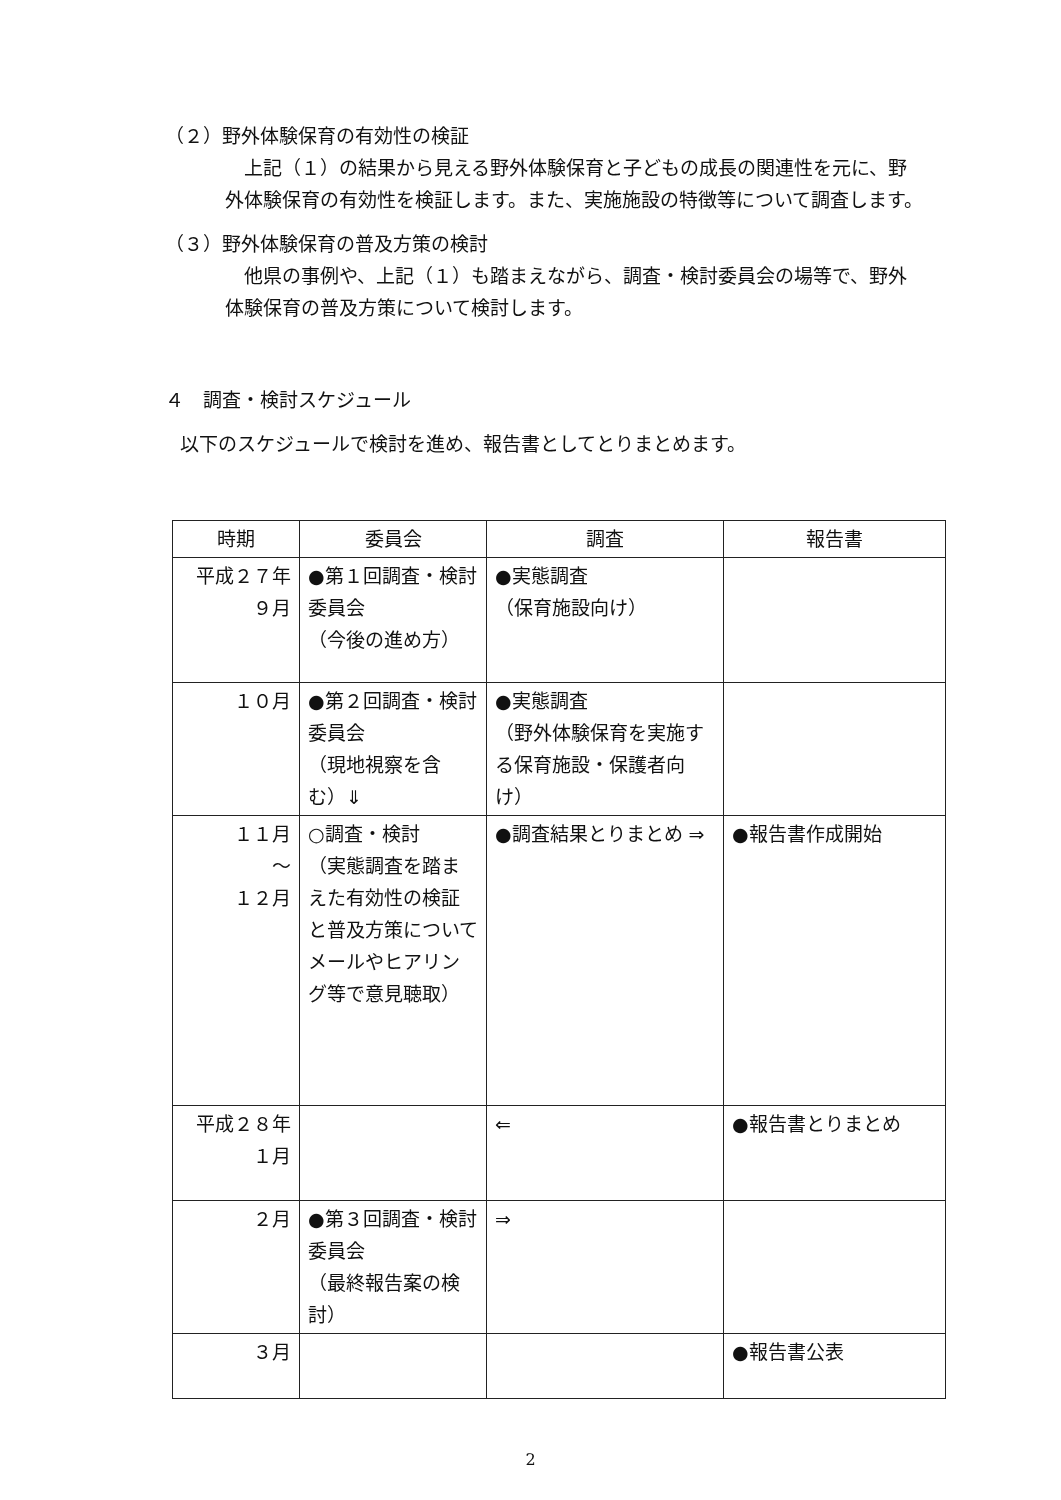（２）野外体験保育の有効性の検証
　上記（１）の結果から見える野外体験保育と子どもの成長の関連性を元に、野外体験保育の有効性を検証します。また、実施施設の特徴等について調査します。
（３）野外体験保育の普及方策の検討
　他県の事例や、上記（１）も踏まえながら、調査・検討委員会の場等で、野外体験保育の普及方策について検討します。
４　調査・検討スケジュール
以下のスケジュールで検討を進め、報告書としてとりまとめます。
| 時期 | 委員会 | 調査 | 報告書 |
| --- | --- | --- | --- |
| 平成２７年 ９月 | ●第１回調査・検討委員会 （今後の進め方） | ●実態調査 （保育施設向け） | |
| １０月 | ●第２回調査・検討委員会 （現地視察を含む）⇓ | ●実態調査 （野外体験保育を実施する保育施設・保護者向け） | |
| １１月 ～ １２月 | ○調査・検討 （実態調査を踏まえた有効性の検証と普及方策についてメールやヒアリング等で意見聴取） | ●調査結果とりまとめ ⇒ | ●報告書作成開始 |
| 平成２８年 １月 | | ⇐ | ●報告書とりまとめ |
| ２月 | ●第３回調査・検討委員会 （最終報告案の検討） | ⇒ | |
| ３月 | | | ●報告書公表 |
2